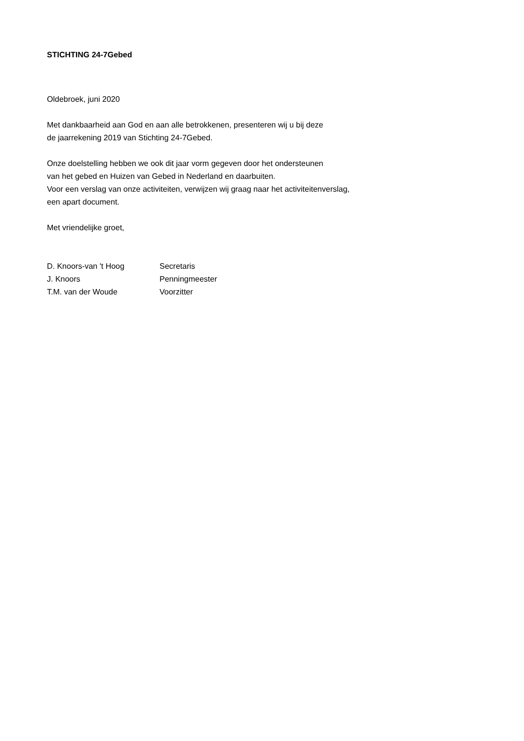STICHTING 24-7Gebed
Oldebroek, juni 2020
Met dankbaarheid aan God en aan alle betrokkenen, presenteren wij u bij deze
de jaarrekening 2019 van Stichting 24-7Gebed.
Onze doelstelling hebben we ook dit jaar vorm gegeven door het ondersteunen
van het gebed en Huizen van Gebed in Nederland en daarbuiten.
Voor een verslag van onze activiteiten, verwijzen wij graag naar het activiteitenverslag,
een apart document.
Met vriendelijke groet,
| D. Knoors-van 't Hoog | Secretaris |
| J. Knoors | Penningmeester |
| T.M. van der Woude | Voorzitter |